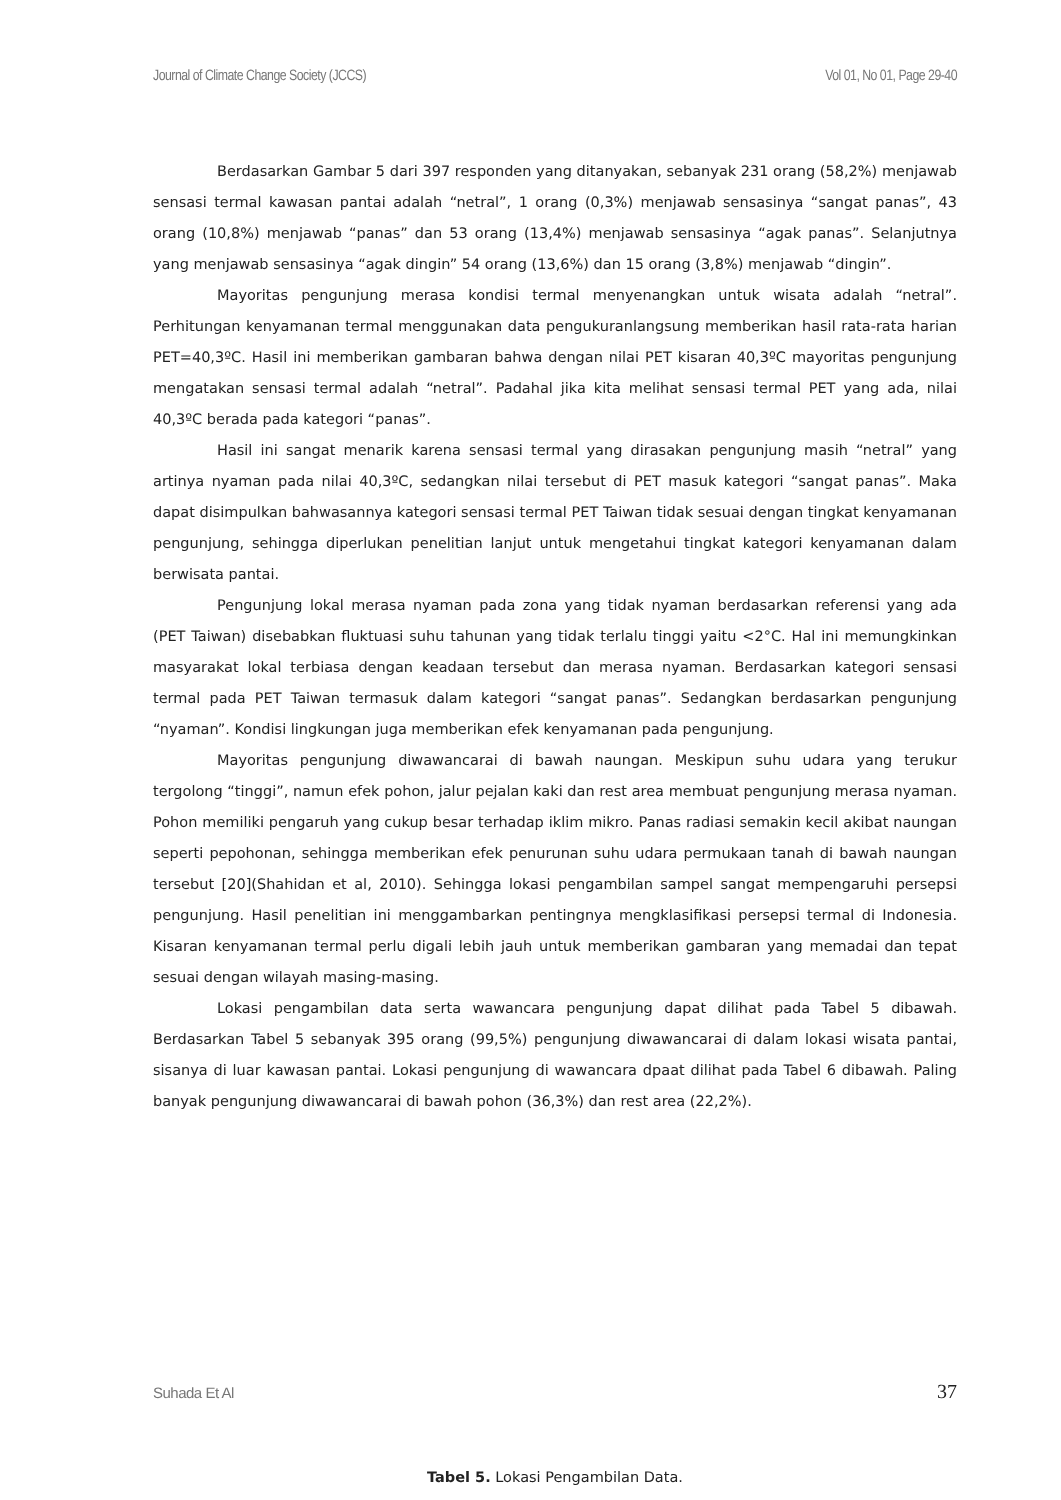Journal of Climate Change Society (JCCS) Vol 01, No 01, Page 29-40
Berdasarkan Gambar 5 dari 397 responden yang ditanyakan, sebanyak 231 orang (58,2%) menjawab sensasi termal kawasan pantai adalah “netral”, 1 orang (0,3%) menjawab sensasinya “sangat panas”, 43 orang (10,8%) menjawab “panas” dan 53 orang (13,4%) menjawab sensasinya “agak panas”. Selanjutnya yang menjawab sensasinya “agak dingin” 54 orang (13,6%) dan 15 orang (3,8%) menjawab “dingin”.
Mayoritas pengunjung merasa kondisi termal menyenangkan untuk wisata adalah “netral”. Perhitungan kenyamanan termal menggunakan data pengukuranlangsung memberikan hasil rata-rata harian PET=40,3ºC. Hasil ini memberikan gambaran bahwa dengan nilai PET kisaran 40,3ºC mayoritas pengunjung mengatakan sensasi termal adalah “netral”. Padahal jika kita melihat sensasi termal PET yang ada, nilai 40,3ºC berada pada kategori “panas”.
Hasil ini sangat menarik karena sensasi termal yang dirasakan pengunjung masih “netral” yang artinya nyaman pada nilai 40,3ºC, sedangkan nilai tersebut di PET masuk kategori “sangat panas”. Maka dapat disimpulkan bahwasannya kategori sensasi termal PET Taiwan tidak sesuai dengan tingkat kenyamanan pengunjung, sehingga diperlukan penelitian lanjut untuk mengetahui tingkat kategori kenyamanan dalam berwisata pantai.
Pengunjung lokal merasa nyaman pada zona yang tidak nyaman berdasarkan referensi yang ada (PET Taiwan) disebabkan fluktuasi suhu tahunan yang tidak terlalu tinggi yaitu <2°C. Hal ini memungkinkan masyarakat lokal terbiasa dengan keadaan tersebut dan merasa nyaman. Berdasarkan kategori sensasi termal pada PET Taiwan termasuk dalam kategori “sangat panas”. Sedangkan berdasarkan pengunjung “nyaman”. Kondisi lingkungan juga memberikan efek kenyamanan pada pengunjung.
Mayoritas pengunjung diwawancarai di bawah naungan. Meskipun suhu udara yang terukur tergolong “tinggi”, namun efek pohon, jalur pejalan kaki dan rest area membuat pengunjung merasa nyaman. Pohon memiliki pengaruh yang cukup besar terhadap iklim mikro. Panas radiasi semakin kecil akibat naungan seperti pepohonan, sehingga memberikan efek penurunan suhu udara permukaan tanah di bawah naungan tersebut [20](Shahidan et al, 2010). Sehingga lokasi pengambilan sampel sangat mempengaruhi persepsi pengunjung. Hasil penelitian ini menggambarkan pentingnya mengklasifikasi persepsi termal di Indonesia. Kisaran kenyamanan termal perlu digali lebih jauh untuk memberikan gambaran yang memadai dan tepat sesuai dengan wilayah masing-masing.
Lokasi pengambilan data serta wawancara pengunjung dapat dilihat pada Tabel 5 dibawah. Berdasarkan Tabel 5 sebanyak 395 orang (99,5%) pengunjung diwawancarai di dalam lokasi wisata pantai, sisanya di luar kawasan pantai. Lokasi pengunjung di wawancara dpaat dilihat pada Tabel 6 dibawah. Paling banyak pengunjung diwawancarai di bawah pohon (36,3%) dan rest area (22,2%).
Tabel 5. Lokasi Pengambilan Data.
Suhada Et Al 37